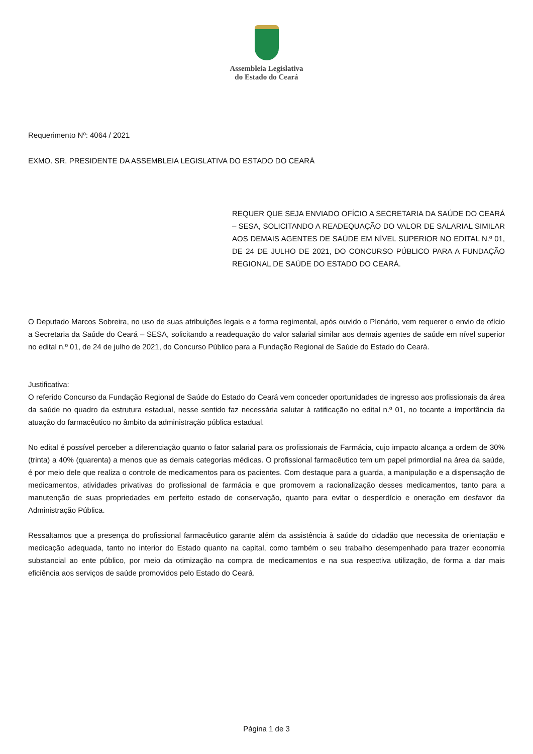Assembleia Legislativa
do Estado do Ceará
Requerimento Nº: 4064 / 2021
EXMO. SR. PRESIDENTE DA ASSEMBLEIA LEGISLATIVA DO ESTADO DO CEARÁ
REQUER QUE SEJA ENVIADO OFÍCIO A SECRETARIA DA SAÚDE DO CEARÁ – SESA, SOLICITANDO A READEQUAÇÃO DO VALOR DE SALARIAL SIMILAR AOS DEMAIS AGENTES DE SAÚDE EM NÍVEL SUPERIOR NO EDITAL N.º 01, DE 24 DE JULHO DE 2021, DO CONCURSO PÚBLICO PARA A FUNDAÇÃO REGIONAL DE SAÚDE DO ESTADO DO CEARÁ.
O Deputado Marcos Sobreira, no uso de suas atribuições legais e a forma regimental, após ouvido o Plenário, vem requerer o envio de ofício a Secretaria da Saúde do Ceará – SESA, solicitando a readequação do valor salarial similar aos demais agentes de saúde em nível superior no edital n.º 01, de 24 de julho de 2021, do Concurso Público para a Fundação Regional de Saúde do Estado do Ceará.
Justificativa:
O referido Concurso da Fundação Regional de Saúde do Estado do Ceará vem conceder oportunidades de ingresso aos profissionais da área da saúde no quadro da estrutura estadual, nesse sentido faz necessária salutar à ratificação no edital n.º 01, no tocante a importância da atuação do farmacêutico no âmbito da administração pública estadual.
No edital é possível perceber a diferenciação quanto o fator salarial para os profissionais de Farmácia, cujo impacto alcança a ordem de 30% (trinta) a 40% (quarenta) a menos que as demais categorias médicas. O profissional farmacêutico tem um papel primordial na área da saúde, é por meio dele que realiza o controle de medicamentos para os pacientes. Com destaque para a guarda, a manipulação e a dispensação de medicamentos, atividades privativas do profissional de farmácia e que promovem a racionalização desses medicamentos, tanto para a manutenção de suas propriedades em perfeito estado de conservação, quanto para evitar o desperdício e oneração em desfavor da Administração Pública.
Ressaltamos que a presença do profissional farmacêutico garante além da assistência à saúde do cidadão que necessita de orientação e medicação adequada, tanto no interior do Estado quanto na capital, como também o seu trabalho desempenhado para trazer economia substancial ao ente público, por meio da otimização na compra de medicamentos e na sua respectiva utilização, de forma a dar mais eficiência aos serviços de saúde promovidos pelo Estado do Ceará.
Página 1 de 3